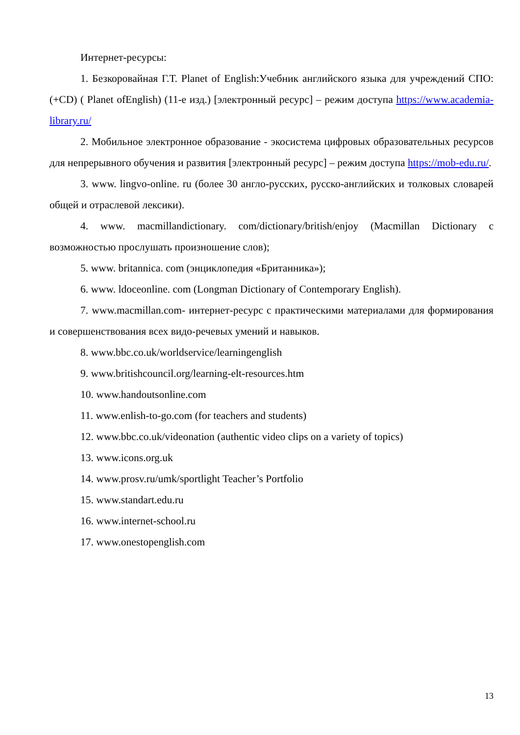Интернет-ресурсы:
1. Безкоровайная Г.Т. Planet of English:Учебник английского языка для учреждений СПО: (+CD) ( Planet ofEnglish) (11-е изд.) [электронный ресурс] – режим доступа https://www.academia-library.ru/
2. Мобильное электронное образование - экосистема цифровых образовательных ресурсов для непрерывного обучения и развития [электронный ресурс] – режим доступа https://mob-edu.ru/.
3. www. lingvo-online. ru (более 30 англо-русских, русско-английских и толковых словарей общей и отраслевой лексики).
4. www. macmillandictionary. com/dictionary/british/enjoy (Macmillan Dictionary с возможностью прослушать произношение слов);
5. www. britannica. com (энциклопедия «Британника»);
6. www. ldoceonline. com (Longman Dictionary of Contemporary English).
7. www.macmillan.com- интернет-ресурс с практическими материалами для формирования и совершенствования всех видо-речевых умений и навыков.
8. www.bbc.co.uk/worldservice/learningenglish
9. www.britishcouncil.org/learning-elt-resources.htm
10. www.handoutsonline.com
11. www.enlish-to-go.com (for teachers and students)
12. www.bbc.co.uk/videonation (authentic video clips on a variety of topics)
13. www.icons.org.uk
14. www.prosv.ru/umk/sportlight Teacher’s Portfolio
15. www.standart.edu.ru
16. www.internet-school.ru
17. www.onestopenglish.com
13